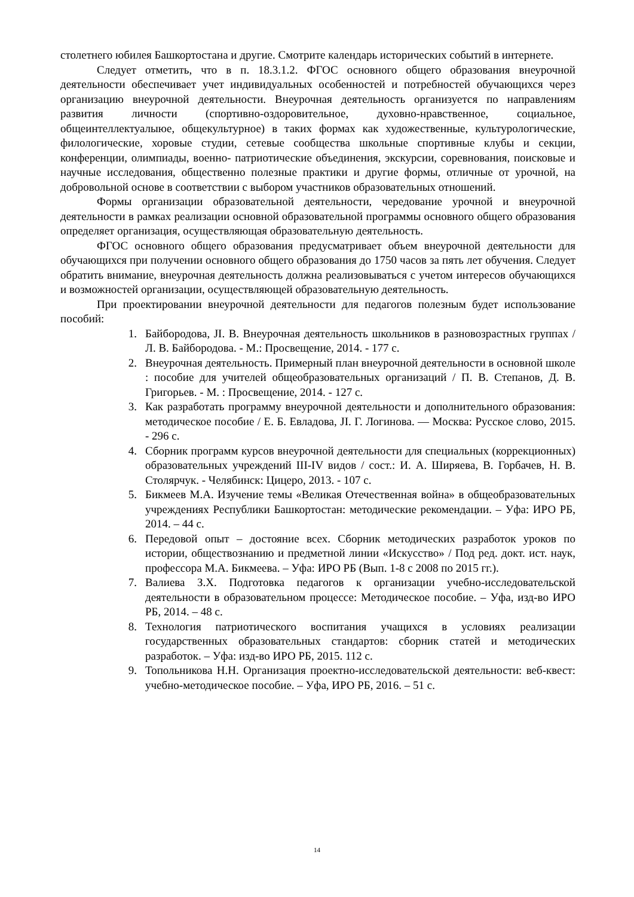столетнего юбилея Башкортостана и другие. Смотрите календарь исторических событий в интернете.
Следует отметить, что в п. 18.3.1.2. ФГОС основного общего образования внеурочной деятельности обеспечивает учет индивидуальных особенностей и потребностей обучающихся через организацию внеурочной деятельности. Внеурочная деятельность организуется по направлениям развития личности (спортивно-оздоровительное, духовно-нравственное, социальное, общеинтеллектуалыюе, общекультурное) в таких формах как художественные, культурологические, филологические, хоровые студии, сетевые сообщества школьные спортивные клубы и секции, конференции, олимпиады, военно- патриотические объединения, экскурсии, соревнования, поисковые и научные исследования, общественно полезные практики и другие формы, отличные от урочной, на добровольной основе в соответствии с выбором участников образовательных отношений.
Формы организации образовательной деятельности, чередование урочной и внеурочной деятельности в рамках реализации основной образовательной программы основного общего образования определяет организация, осуществляющая образовательную деятельность.
ФГОС основного общего образования предусматривает объем внеурочной деятельности для обучающихся при получении основного общего образования до 1750 часов за пять лет обучения. Следует обратить внимание, внеурочная деятельность должна реализовываться с учетом интересов обучающихся и возможностей организации, осуществляющей образовательную деятельность.
При проектировании внеурочной деятельности для педагогов полезным будет использование пособий:
1. Байбородова, JI. В. Внеурочная деятельность школьников в разновозрастных группах / Л. В. Байбородова. - М.: Просвещение, 2014. - 177 с.
2. Внеурочная деятельность. Примерный план внеурочной деятельности в основной школе : пособие для учителей общеобразовательных организаций / П. В. Степанов, Д. В. Григорьев. - М. : Просвещение, 2014. - 127 с.
3. Как разработать программу внеурочной деятельности и дополнительного образования: методическое пособие / Е. Б. Евладова, JI. Г. Логинова. — Москва: Русское слово, 2015. - 296 с.
4. Сборник программ курсов внеурочной деятельности для специальных (коррекционных) образовательных учреждений III-IV видов / сост.: И. А. Ширяева, В. Горбачев, Н. В. Столярчук. - Челябинск: Цицеро, 2013. - 107 с.
5. Бикмеев М.А. Изучение темы «Великая Отечественная война» в общеобразовательных учреждениях Республики Башкортостан: методические рекомендации. – Уфа: ИРО РБ, 2014. – 44 с.
6. Передовой опыт – достояние всех. Сборник методических разработок уроков по истории, обществознанию и предметной линии «Искусство» / Под ред. докт. ист. наук, профессора М.А. Бикмеева. – Уфа: ИРО РБ (Вып. 1-8 с 2008 по 2015 гг.).
7. Валиева З.Х. Подготовка педагогов к организации учебно-исследовательской деятельности в образовательном процессе: Методическое пособие. – Уфа, изд-во ИРО РБ, 2014. – 48 с.
8. Технология патриотического воспитания учащихся в условиях реализации государственных образовательных стандартов: сборник статей и методических разработок. – Уфа: изд-во ИРО РБ, 2015. 112 с.
9. Топольникова Н.Н. Организация проектно-исследовательской деятельности: веб-квест: учебно-методическое пособие. – Уфа, ИРО РБ, 2016. – 51 с.
14